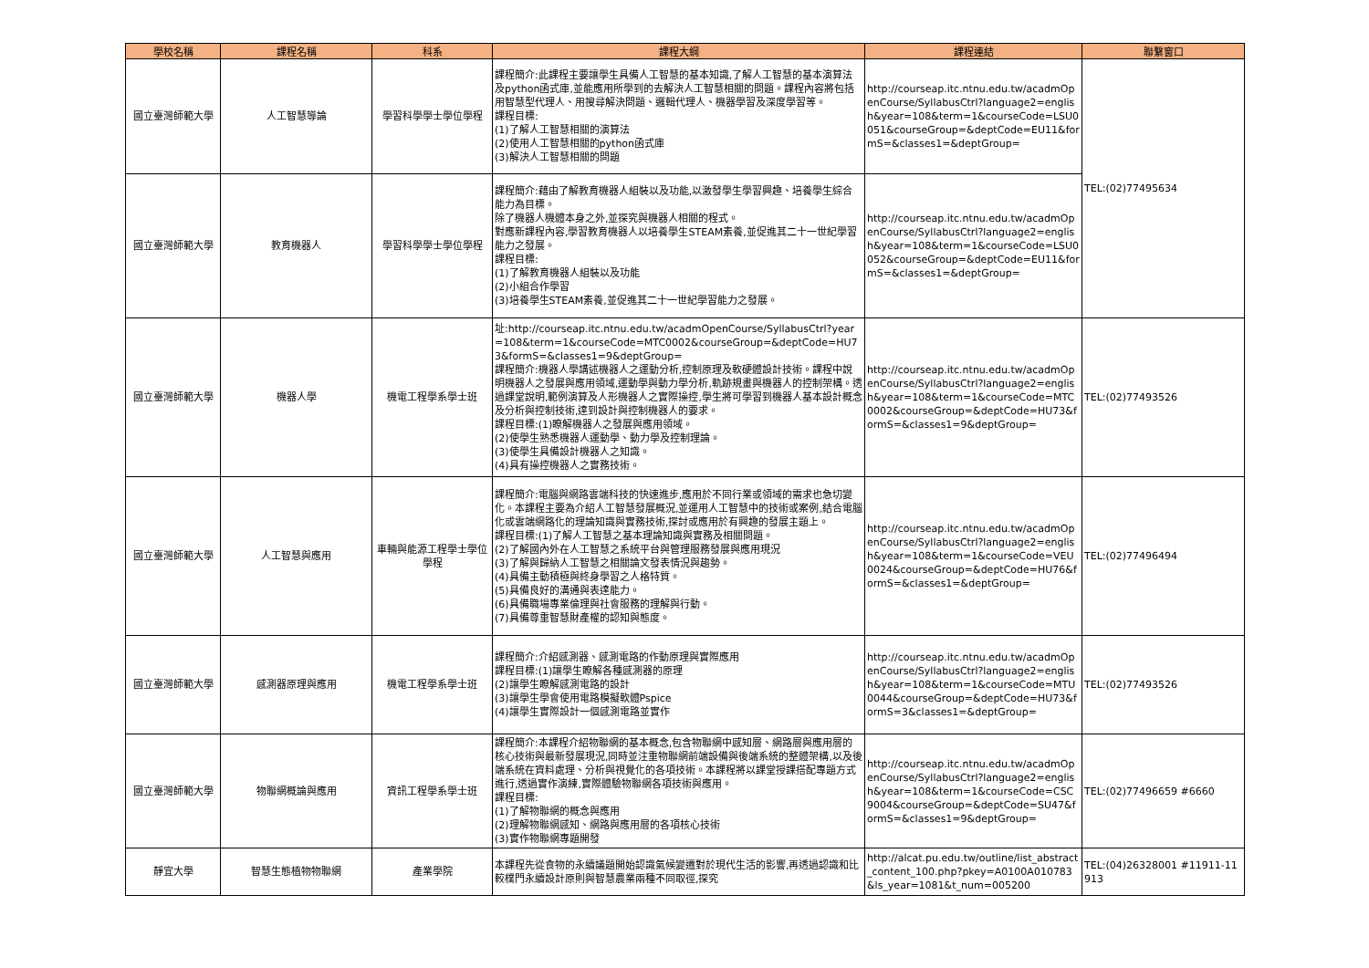| 學校名稱 | 課程名稱 | 科系 | 課程大綱 | 課程連結 | 聯繫窗口 |
| --- | --- | --- | --- | --- | --- |
| 國立臺灣師範大學 | 人工智慧導論 | 學習科學學士學位學程 | 課程簡介:此課程主要讓學生具備人工智慧的基本知識,了解人工智慧的基本演算法及python函式庫,並能應用所學到的去解決人工智慧相關的問題。課程內容將包括用智慧型代理人、用搜尋解決問題、邏輯代理人、機器學習及深度學習等。 課程目標: (1)了解人工智慧相關的演算法 (2)使用人工智慧相關的python函式庫 (3)解決人工智慧相關的問題 | http://courseap.itc.ntnu.edu.tw/acadmOpenCourse/SyllabusCtrl?language2=english&year=108&term=1&courseCode=LSU0051&courseGroup=&deptCode=EU11&formS=&classes1=&deptGroup= | TEL:(02)77495634 |
| 國立臺灣師範大學 | 教育機器人 | 學習科學學士學位學程 | 課程簡介:藉由了解教育機器人組裝以及功能,以激發學生學習興趣、培養學生綜合能力為目標。 除了機器人機體本身之外,並探究與機器人相關的程式。 對應新課程內容,學習教育機器人以培養學生STEAM素養,並促進其二十一世紀學習能力之發展。 課程目標: (1)了解教育機器人組裝以及功能 (2)小組合作學習 (3)培養學生STEAM素養,並促進其二十一世紀學習能力之發展。 | http://courseap.itc.ntnu.edu.tw/acadmOpenCourse/SyllabusCtrl?language2=english&year=108&term=1&courseCode=LSU0052&courseGroup=&deptCode=EU11&formS=&classes1=&deptGroup= | |
| 國立臺灣師範大學 | 機器人學 | 機電工程學系學士班 | 址:http://courseap.itc.ntnu.edu.tw/acadmOpenCourse/SyllabusCtrl?year=108&term=1&courseCode=MTC0002&courseGroup=&deptCode=HU73&formS=&classes1=9&deptGroup= 課程簡介:機器人學講述機器人之運動分析,控制原理及軟硬體設計技術。課程中說明機器人之發展與應用領域,運動學與動力學分析,軌跡規畫與機器人的控制架構。透過課堂說明,範例演算及人形機器人之實際操控,學生將可學習到機器人基本設計概念及分析與控制技術,達到設計與控制機器人的要求。 課程目標:(1)瞭解機器人之發展與應用領域。 (2)使學生熟悉機器人運動學、動力學及控制理論。 (3)使學生具備設計機器人之知識。 (4)具有操控機器人之實務技術。 | http://courseap.itc.ntnu.edu.tw/acadmOpenCourse/SyllabusCtrl?language2=english&year=108&term=1&courseCode=MTC0002&courseGroup=&deptCode=HU73&formS=&classes1=9&deptGroup= | TEL:(02)77493526 |
| 國立臺灣師範大學 | 人工智慧與應用 | 車輛與能源工程學士學位學程 | 課程簡介:電腦與網路雲端科技的快速進步,應用於不同行業或領域的需求也急切變化。本課程主要為介紹人工智慧發展概況,並運用人工智慧中的技術或案例,結合電腦化或雲端網路化的理論知識與實務技術,探討或應用於有興趣的發展主題上。 課程目標:(1)了解人工智慧之基本理論知識與實務及相關問題。 (2)了解國內外在人工智慧之系統平台與管理服務發展與應用現況 (3)了解與歸納人工智慧之相關論文發表情況與趨勢。 (4)具備主動積極與終身學習之人格特質。 (5)具備良好的溝通與表達能力。 (6)具備職場專業倫理與社會服務的理解與行動。 (7)具備尊重智慧財產權的認知與態度。 | http://courseap.itc.ntnu.edu.tw/acadmOpenCourse/SyllabusCtrl?language2=english&year=108&term=1&courseCode=VEU0024&courseGroup=&deptCode=HU76&formS=&classes1=&deptGroup= | TEL:(02)77496494 |
| 國立臺灣師範大學 | 感測器原理與應用 | 機電工程學系學士班 | 課程簡介:介紹感測器、感測電路的作動原理與實際應用 課程目標:(1)讓學生瞭解各種感測器的原理 (2)讓學生瞭解感測電路的設計 (3)讓學生學會使用電路模擬軟體Pspice (4)讓學生實際設計一個感測電路並實作 | http://courseap.itc.ntnu.edu.tw/acadmOpenCourse/SyllabusCtrl?language2=english&year=108&term=1&courseCode=MTU0044&courseGroup=&deptCode=HU73&formS=3&classes1=&deptGroup= | TEL:(02)77493526 |
| 國立臺灣師範大學 | 物聯網概論與應用 | 資訊工程學系學士班 | 課程簡介:本課程介紹物聯網的基本概念,包含物聯網中感知層、網路層與應用層的核心技術與最新發展現況,同時並注重物聯網前端設備與後端系統的整體架構,以及後端系統在資料處理、分析與視覺化的各項技術。本課程將以課堂授課搭配專題方式進行,透過實作演練,實際體驗物聯網各項技術與應用。 課程目標: (1)了解物聯網的概念與應用 (2)理解物聯網感知、網路與應用層的各項核心技術 (3)實作物聯網專題開發 | http://courseap.itc.ntnu.edu.tw/acadmOpenCourse/SyllabusCtrl?language2=english&year=108&term=1&courseCode=CSC9004&courseGroup=&deptCode=SU47&formS=&classes1=9&deptGroup= | TEL:(02)77496659 #6660 |
| 靜宜大學 | 智慧生態植物物聯網 | 產業學院 | 本課程先從食物的永續議題開始認識氣候變遷對於現代生活的影響,再透過認識和比較樸門永續設計原則與智慧農業兩種不同取徑,探究 | http://alcat.pu.edu.tw/outline/list_abstract_content_100.php?pkey=A0100A010783&ls_year=1081&t_num=005200 | TEL:(04)26328001 #11911-11913 |